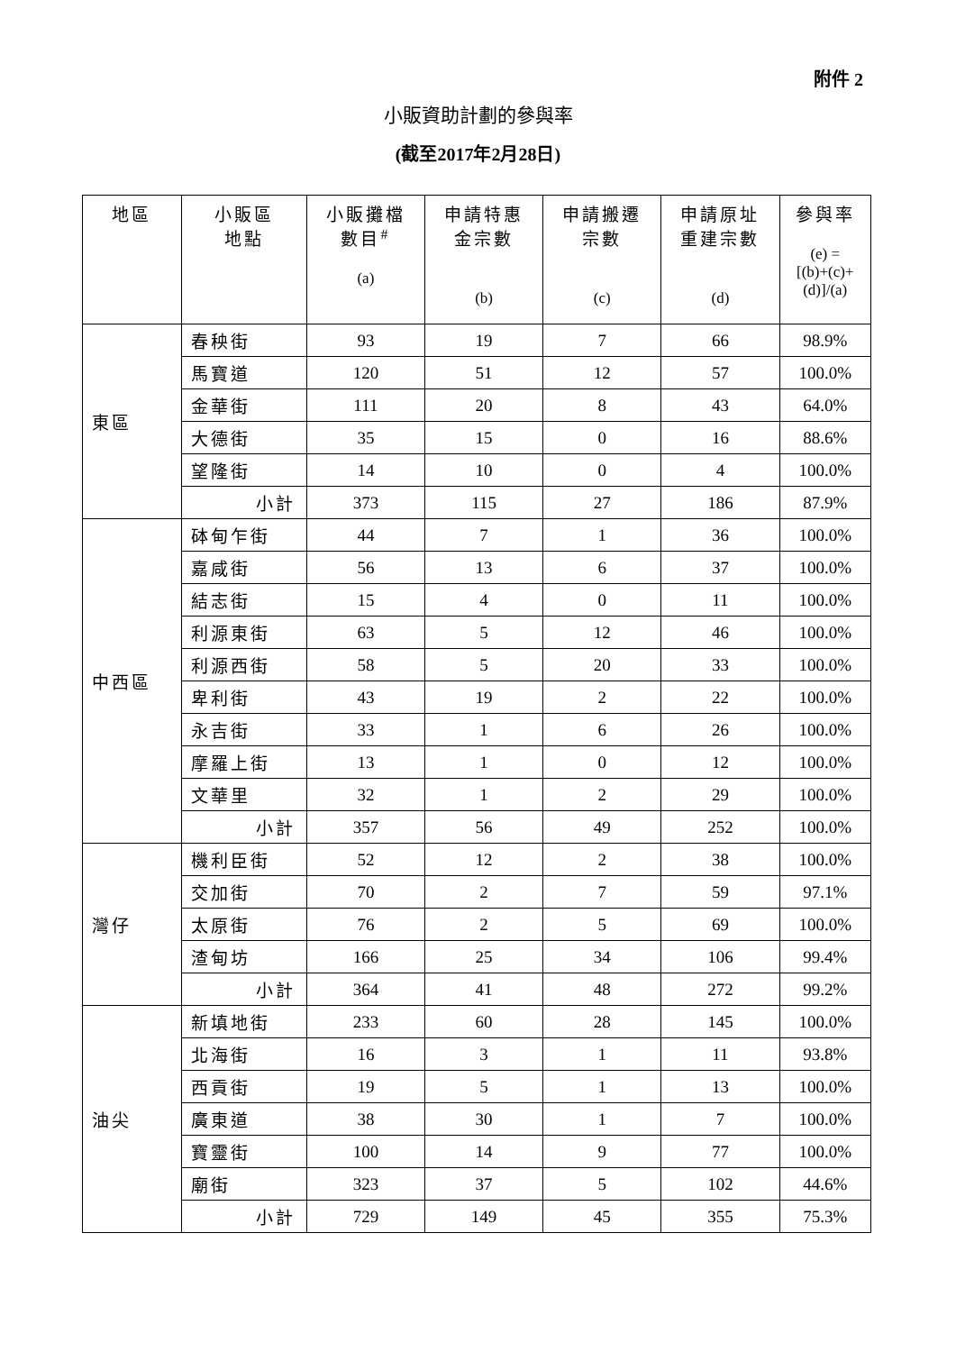附件 2
小販資助計劃的參與率
(截至2017年2月28日)
| 地區 | 小販區 地點 | 小販攤檔 數目<sup>#</sup> (a) | 申請特惠 金宗數 (b) | 申請搬遷 宗數 (c) | 申請原址 重建宗數 (d) | 參與率 (e) = [(b)+(c)+ (d)]/(a) |
| --- | --- | --- | --- | --- | --- | --- |
| 東區 | 春秧街 | 93 | 19 | 7 | 66 | 98.9% |
| | 馬寶道 | 120 | 51 | 12 | 57 | 100.0% |
| | 金華街 | 111 | 20 | 8 | 43 | 64.0% |
| | 大德街 | 35 | 15 | 0 | 16 | 88.6% |
| | 望隆街 | 14 | 10 | 0 | 4 | 100.0% |
| | 小計 | 373 | 115 | 27 | 186 | 87.9% |
| 中西區 | 砵甸乍街 | 44 | 7 | 1 | 36 | 100.0% |
| | 嘉咸街 | 56 | 13 | 6 | 37 | 100.0% |
| | 結志街 | 15 | 4 | 0 | 11 | 100.0% |
| | 利源東街 | 63 | 5 | 12 | 46 | 100.0% |
| | 利源西街 | 58 | 5 | 20 | 33 | 100.0% |
| | 卑利街 | 43 | 19 | 2 | 22 | 100.0% |
| | 永吉街 | 33 | 1 | 6 | 26 | 100.0% |
| | 摩羅上街 | 13 | 1 | 0 | 12 | 100.0% |
| | 文華里 | 32 | 1 | 2 | 29 | 100.0% |
| | 小計 | 357 | 56 | 49 | 252 | 100.0% |
| 灣仔 | 機利臣街 | 52 | 12 | 2 | 38 | 100.0% |
| | 交加街 | 70 | 2 | 7 | 59 | 97.1% |
| | 太原街 | 76 | 2 | 5 | 69 | 100.0% |
| | 渣甸坊 | 166 | 25 | 34 | 106 | 99.4% |
| | 小計 | 364 | 41 | 48 | 272 | 99.2% |
| 油尖 | 新填地街 | 233 | 60 | 28 | 145 | 100.0% |
| | 北海街 | 16 | 3 | 1 | 11 | 93.8% |
| | 西貢街 | 19 | 5 | 1 | 13 | 100.0% |
| | 廣東道 | 38 | 30 | 1 | 7 | 100.0% |
| | 寶靈街 | 100 | 14 | 9 | 77 | 100.0% |
| | 廟街 | 323 | 37 | 5 | 102 | 44.6% |
| | 小計 | 729 | 149 | 45 | 355 | 75.3% |